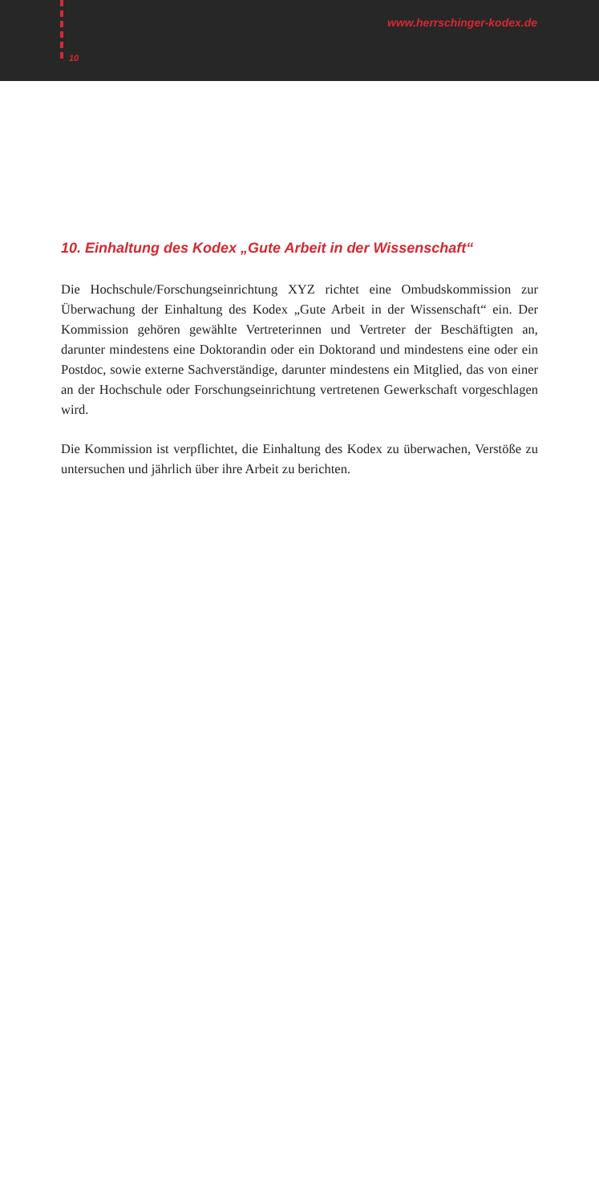www.herrschinger-kodex.de
10
10. Einhaltung des Kodex „Gute Arbeit in der Wissenschaft“
Die Hochschule/Forschungseinrichtung XYZ richtet eine Ombudskommission zur Überwachung der Einhaltung des Kodex „Gute Arbeit in der Wissenschaft“ ein. Der Kommission gehören gewählte Vertreterinnen und Vertreter der Beschäftigten an, darunter mindestens eine Doktorandin oder ein Doktorand und mindestens eine oder ein Postdoc, sowie externe Sachverständige, darunter mindestens ein Mitglied, das von einer an der Hochschule oder Forschungseinrichtung vertretenen Gewerkschaft vorgeschlagen wird.
Die Kommission ist verpflichtet, die Einhaltung des Kodex zu überwachen, Verstöße zu untersuchen und jährlich über ihre Arbeit zu berichten.